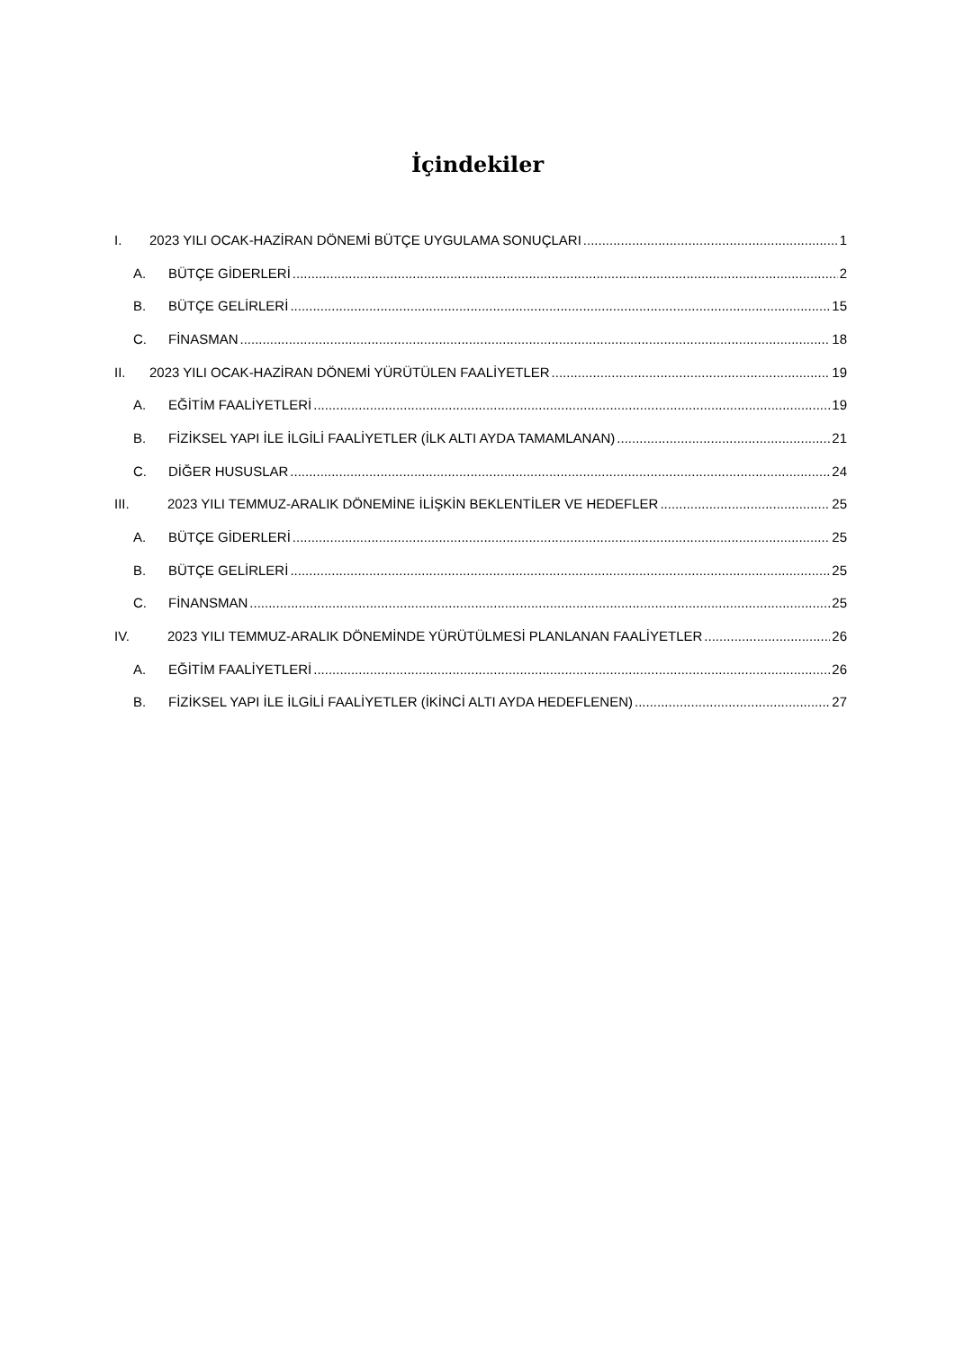İçindekiler
I. 2023 YILI OCAK-HAZİRAN DÖNEMİ BÜTÇE UYGULAMA SONUÇLARI 1
A. BÜTÇE GİDERLERİ 2
B. BÜTÇE GELİRLERİ 15
C. FİNASMAN 18
II. 2023 YILI OCAK-HAZİRAN DÖNEMİ YÜRÜTÜLEN FAALİYETLER 19
A. EĞİTİM FAALİYETLERİ 19
B. FİZİKSEL YAPI İLE İLGİLİ FAALİYETLER (İLK ALTI AYDA TAMAMLANAN) 21
C. DİĞER HUSUSLAR 24
III. 2023 YILI TEMMUZ-ARALIK DÖNEMİNE İLİŞKİN BEKLENTİLER VE HEDEFLER 25
A. BÜTÇE GİDERLERİ 25
B. BÜTÇE GELİRLERİ 25
C. FİNANSMAN 25
IV. 2023 YILI TEMMUZ-ARALIK DÖNEMİNDE YÜRÜTÜLMESİ PLANLANAN FAALİYETLER 26
A. EĞİTİM FAALİYETLERİ 26
B. FİZİKSEL YAPI İLE İLGİLİ FAALİYETLER (İKİNCİ ALTI AYDA HEDEFLENEN) 27